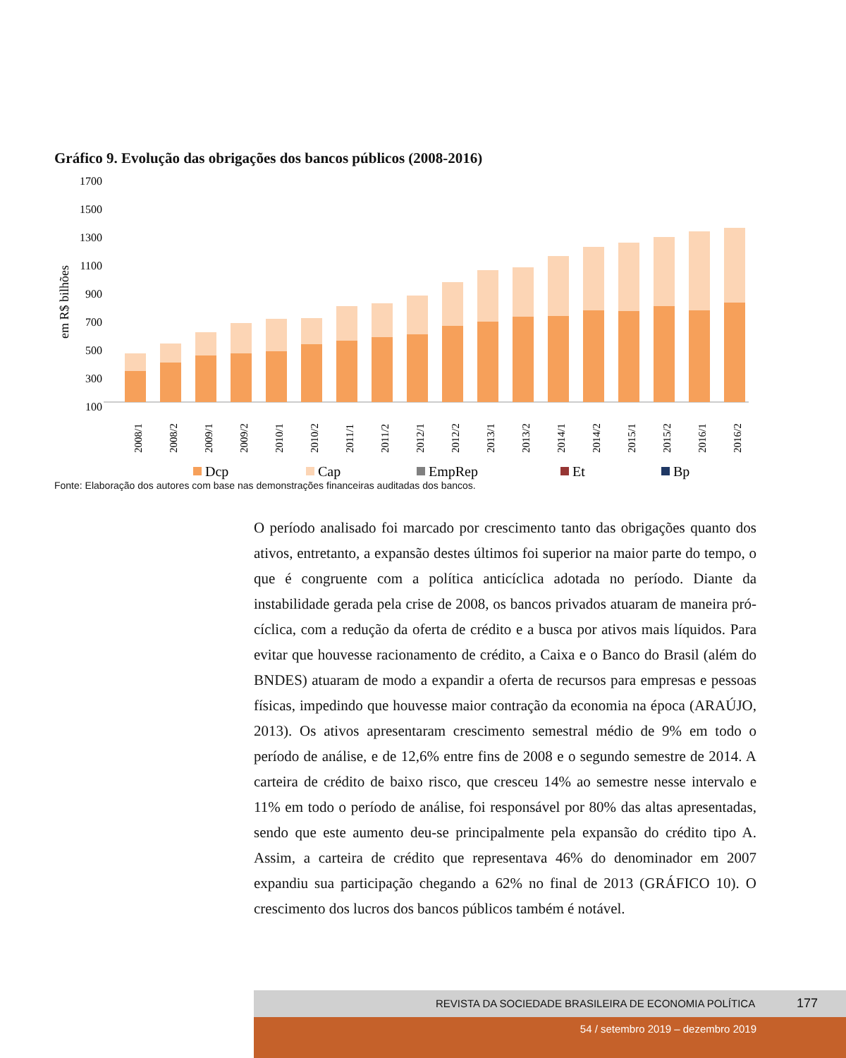Gráfico 9. Evolução das obrigações dos bancos públicos (2008-2016)
1700
1500
1300
1100
900
700
500
300
100
em R$ bilhões
2008/1
2008/2
2009/1
2009/2
2010/1
2010/2
2011/1
2011/2
2012/1
2012/2
2013/1
2013/2
2014/1
2014/2
2015/1
2015/2
2016/1
2016/2
Dcp
Cap
EmpRep
Et
Bp
Fonte: Elaboração dos autores com base nas demonstrações financeiras auditadas dos bancos.
O período analisado foi marcado por crescimento tanto das obrigações quanto dos ativos, entretanto, a expansão destes últimos foi superior na maior parte do tempo, o que é congruente com a política anticíclica adotada no período. Diante da instabilidade gerada pela crise de 2008, os bancos privados atuaram de maneira pró-cíclica, com a redução da oferta de crédito e a busca por ativos mais líquidos. Para evitar que houvesse racionamento de crédito, a Caixa e o Banco do Brasil (além do BNDES) atuaram de modo a expandir a oferta de recursos para empresas e pessoas físicas, impedindo que houvesse maior contração da economia na época (ARAÚJO, 2013). Os ativos apresentaram crescimento semestral médio de 9% em todo o período de análise, e de 12,6% entre fins de 2008 e o segundo semestre de 2014. A carteira de crédito de baixo risco, que cresceu 14% ao semestre nesse intervalo e 11% em todo o período de análise, foi responsável por 80% das altas apresentadas, sendo que este aumento deu-se principalmente pela expansão do crédito tipo A. Assim, a carteira de crédito que representava 46% do denominador em 2007 expandiu sua participação chegando a 62% no final de 2013 (GRÁFICO 10). O crescimento dos lucros dos bancos públicos também é notável.
REVISTA DA SOCIEDADE BRASILEIRA DE ECONOMIA POLÍTICA 177
54 / setembro 2019 – dezembro 2019